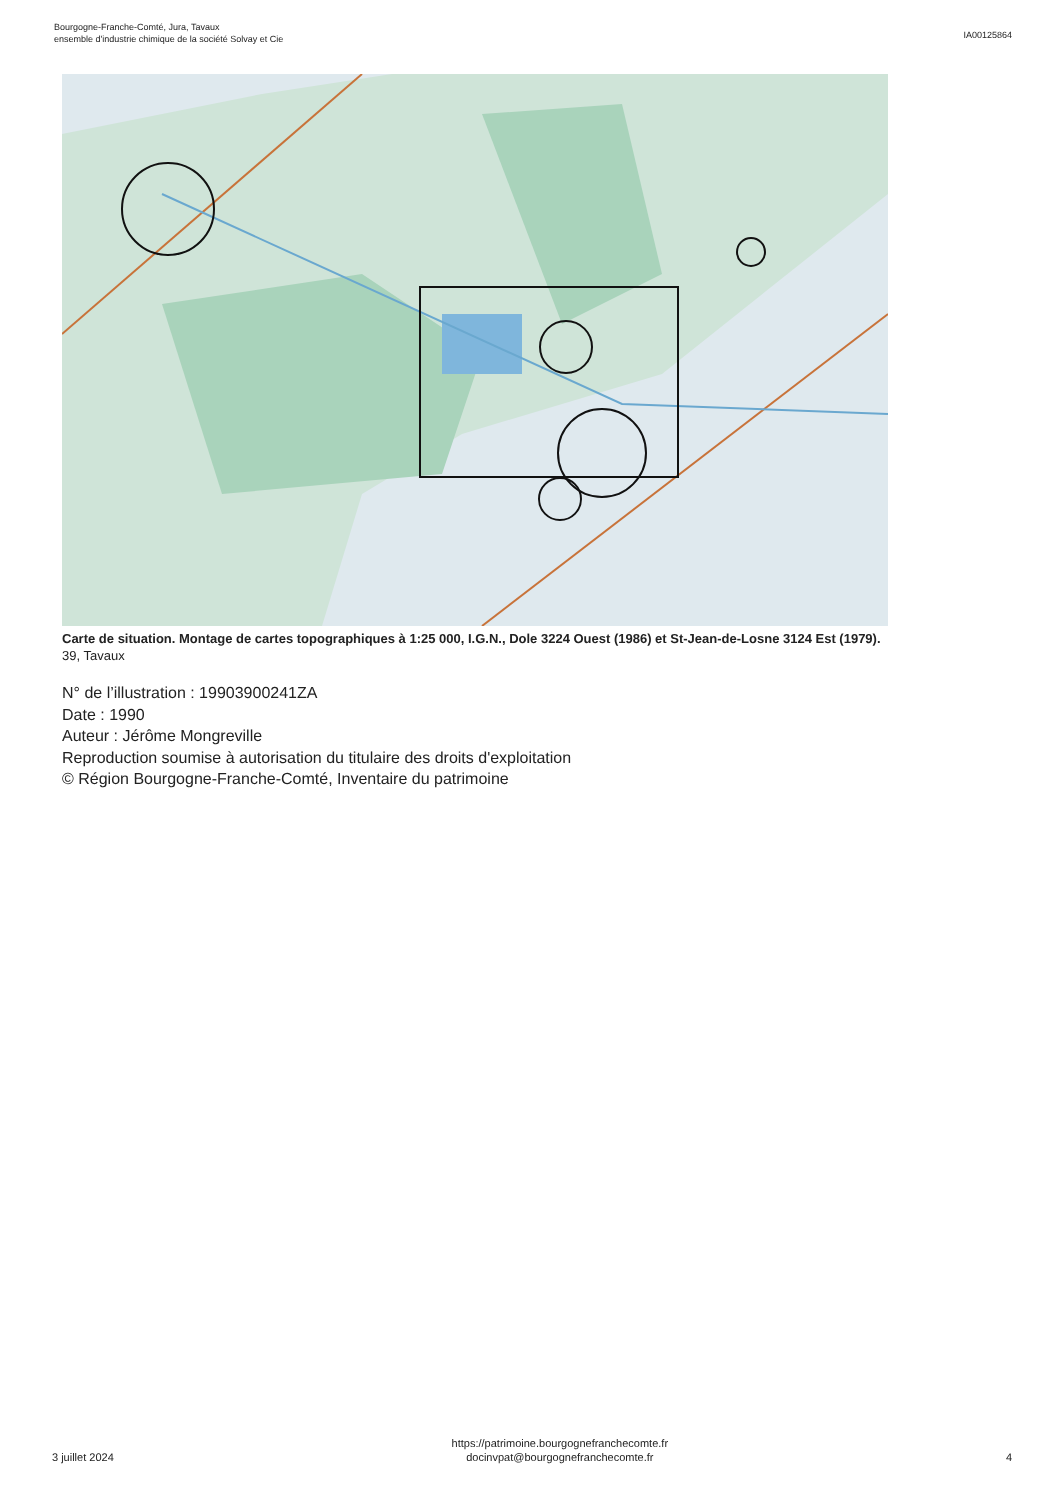Bourgogne-Franche-Comté, Jura, Tavaux
ensemble d'industrie chimique de la société Solvay et Cie
IA00125864
Carte de situation. Montage de cartes topographiques à 1:25 000, I.G.N., Dole 3224 Ouest (1986) et St-Jean-de-Losne 3124 Est (1979).
39, Tavaux
N° de l’illustration : 19903900241ZA
Date : 1990
Auteur : Jérôme Mongreville
Reproduction soumise à autorisation du titulaire des droits d'exploitation
© Région Bourgogne-Franche-Comté, Inventaire du patrimoine
3 juillet 2024
https://patrimoine.bourgognefranchecomte.fr
docinvpat@bourgognefranchecomte.fr
4